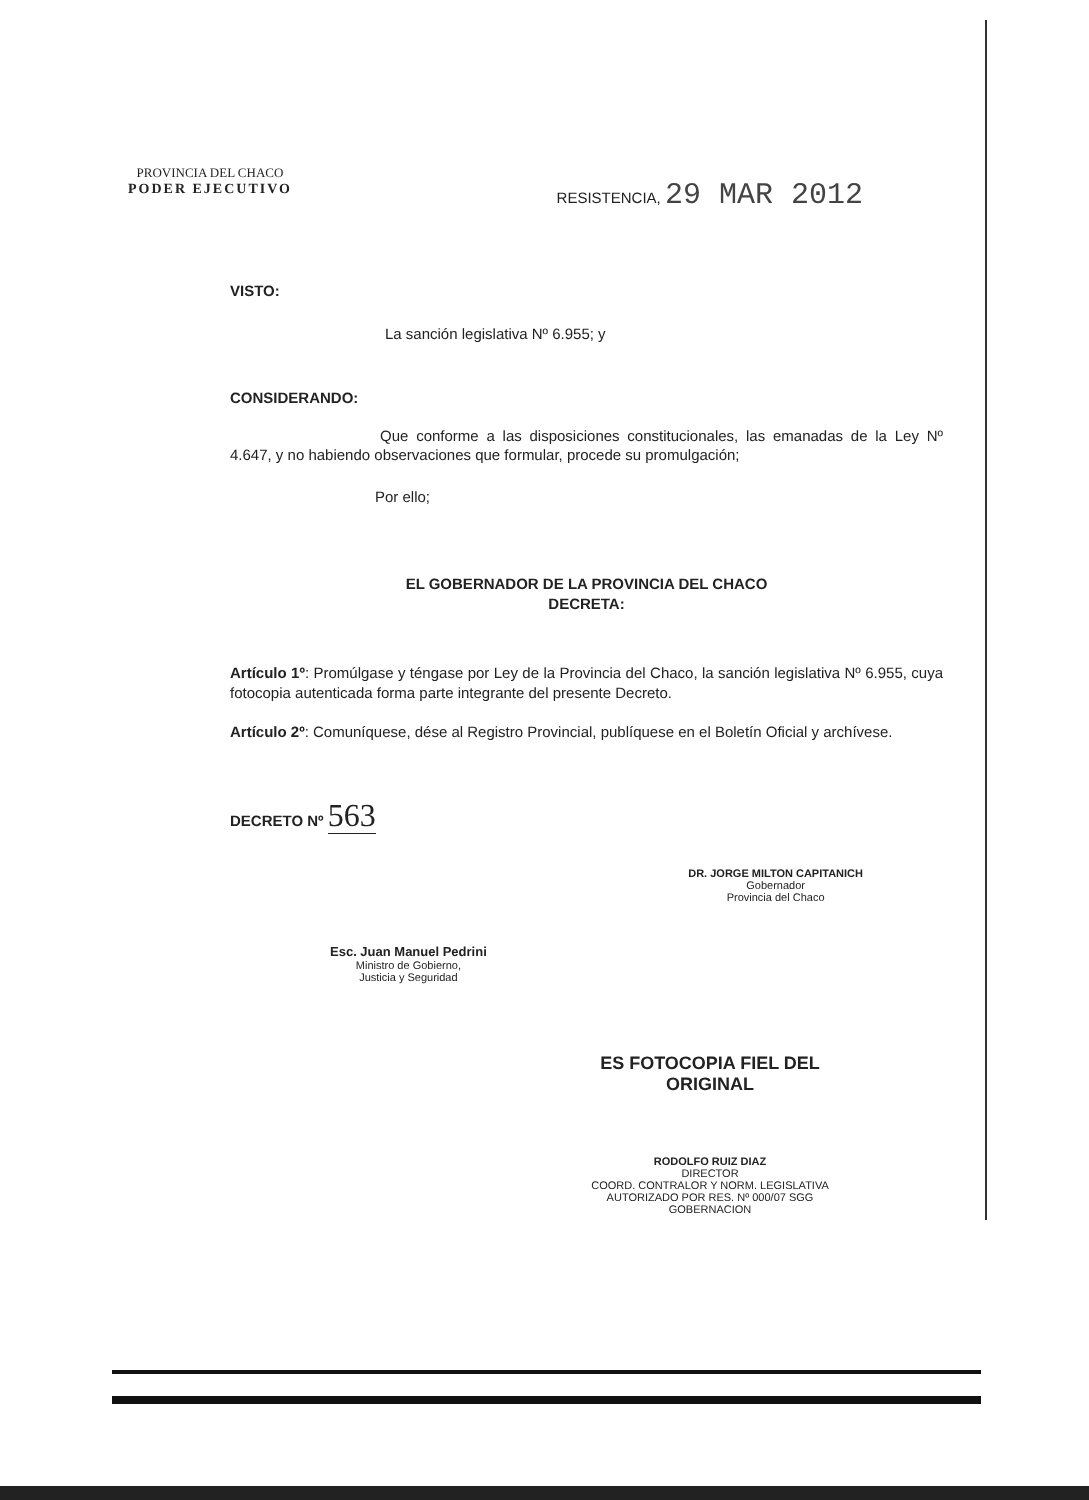PROVINCIA DEL CHACO
PODER EJECUTIVO
RESISTENCIA, 29 MAR 2012
VISTO:
La sanción legislativa Nº 6.955; y
CONSIDERANDO:
Que conforme a las disposiciones constitucionales, las emanadas de la Ley Nº 4.647, y no habiendo observaciones que formular, procede su promulgación;
Por ello;
EL GOBERNADOR DE LA PROVINCIA DEL CHACO
DECRETA:
Artículo 1º: Promúlgase y téngase por Ley de la Provincia del Chaco, la sanción legislativa Nº 6.955, cuya fotocopia autenticada forma parte integrante del presente Decreto.
Artículo 2º: Comuníquese, dése al Registro Provincial, publíquese en el Boletín Oficial y archívese.
DECRETO Nº 563
Esc. Juan Manuel Pedrini
Ministro de Gobierno,
Justicia y Seguridad
DR. JORGE MILTON CAPITANICH
Gobernador
Provincia del Chaco
ES FOTOCOPIA FIEL DEL ORIGINAL
RODOLFO RUIZ DIAZ
DIRECTOR
COORD. CONTRALOR Y NORM. LEGISLATIVA
AUTORIZADO POR RES. Nº 000/07 SGG
GOBERNACION